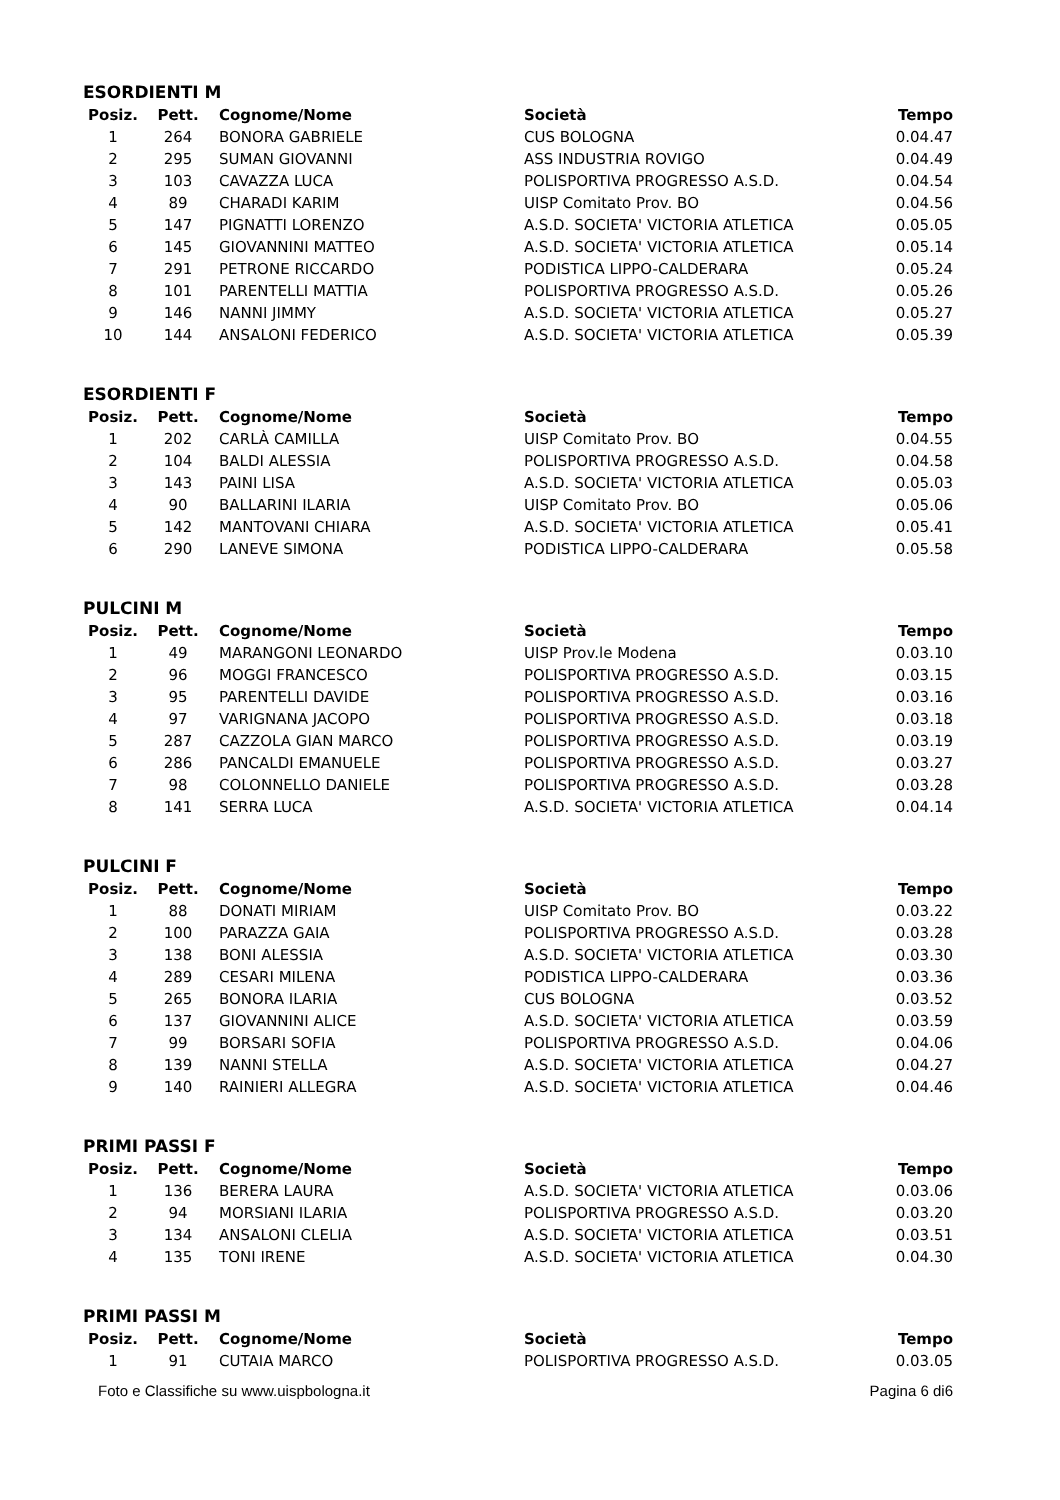ESORDIENTI M
| Posiz. | Pett. | Cognome/Nome | Società | Tempo |
| --- | --- | --- | --- | --- |
| 1 | 264 | BONORA GABRIELE | CUS BOLOGNA | 0.04.47 |
| 2 | 295 | SUMAN GIOVANNI | ASS INDUSTRIA ROVIGO | 0.04.49 |
| 3 | 103 | CAVAZZA LUCA | POLISPORTIVA PROGRESSO A.S.D. | 0.04.54 |
| 4 | 89 | CHARADI KARIM | UISP Comitato Prov. BO | 0.04.56 |
| 5 | 147 | PIGNATTI LORENZO | A.S.D. SOCIETA' VICTORIA ATLETICA | 0.05.05 |
| 6 | 145 | GIOVANNINI MATTEO | A.S.D. SOCIETA' VICTORIA ATLETICA | 0.05.14 |
| 7 | 291 | PETRONE RICCARDO | PODISTICA LIPPO-CALDERARA | 0.05.24 |
| 8 | 101 | PARENTELLI MATTIA | POLISPORTIVA PROGRESSO A.S.D. | 0.05.26 |
| 9 | 146 | NANNI JIMMY | A.S.D. SOCIETA' VICTORIA ATLETICA | 0.05.27 |
| 10 | 144 | ANSALONI FEDERICO | A.S.D. SOCIETA' VICTORIA ATLETICA | 0.05.39 |
ESORDIENTI F
| Posiz. | Pett. | Cognome/Nome | Società | Tempo |
| --- | --- | --- | --- | --- |
| 1 | 202 | CARLÀ CAMILLA | UISP Comitato Prov. BO | 0.04.55 |
| 2 | 104 | BALDI ALESSIA | POLISPORTIVA PROGRESSO A.S.D. | 0.04.58 |
| 3 | 143 | PAINI LISA | A.S.D. SOCIETA' VICTORIA ATLETICA | 0.05.03 |
| 4 | 90 | BALLARINI ILARIA | UISP Comitato Prov. BO | 0.05.06 |
| 5 | 142 | MANTOVANI CHIARA | A.S.D. SOCIETA' VICTORIA ATLETICA | 0.05.41 |
| 6 | 290 | LANEVE SIMONA | PODISTICA LIPPO-CALDERARA | 0.05.58 |
PULCINI M
| Posiz. | Pett. | Cognome/Nome | Società | Tempo |
| --- | --- | --- | --- | --- |
| 1 | 49 | MARANGONI LEONARDO | UISP Prov.le Modena | 0.03.10 |
| 2 | 96 | MOGGI FRANCESCO | POLISPORTIVA PROGRESSO A.S.D. | 0.03.15 |
| 3 | 95 | PARENTELLI DAVIDE | POLISPORTIVA PROGRESSO A.S.D. | 0.03.16 |
| 4 | 97 | VARIGNANA JACOPO | POLISPORTIVA PROGRESSO A.S.D. | 0.03.18 |
| 5 | 287 | CAZZOLA GIAN MARCO | POLISPORTIVA PROGRESSO A.S.D. | 0.03.19 |
| 6 | 286 | PANCALDI EMANUELE | POLISPORTIVA PROGRESSO A.S.D. | 0.03.27 |
| 7 | 98 | COLONNELLO DANIELE | POLISPORTIVA PROGRESSO A.S.D. | 0.03.28 |
| 8 | 141 | SERRA LUCA | A.S.D. SOCIETA' VICTORIA ATLETICA | 0.04.14 |
PULCINI F
| Posiz. | Pett. | Cognome/Nome | Società | Tempo |
| --- | --- | --- | --- | --- |
| 1 | 88 | DONATI MIRIAM | UISP Comitato Prov. BO | 0.03.22 |
| 2 | 100 | PARAZZA GAIA | POLISPORTIVA PROGRESSO A.S.D. | 0.03.28 |
| 3 | 138 | BONI ALESSIA | A.S.D. SOCIETA' VICTORIA ATLETICA | 0.03.30 |
| 4 | 289 | CESARI MILENA | PODISTICA LIPPO-CALDERARA | 0.03.36 |
| 5 | 265 | BONORA ILARIA | CUS BOLOGNA | 0.03.52 |
| 6 | 137 | GIOVANNINI ALICE | A.S.D. SOCIETA' VICTORIA ATLETICA | 0.03.59 |
| 7 | 99 | BORSARI SOFIA | POLISPORTIVA PROGRESSO A.S.D. | 0.04.06 |
| 8 | 139 | NANNI STELLA | A.S.D. SOCIETA' VICTORIA ATLETICA | 0.04.27 |
| 9 | 140 | RAINIERI ALLEGRA | A.S.D. SOCIETA' VICTORIA ATLETICA | 0.04.46 |
PRIMI PASSI F
| Posiz. | Pett. | Cognome/Nome | Società | Tempo |
| --- | --- | --- | --- | --- |
| 1 | 136 | BERERA LAURA | A.S.D. SOCIETA' VICTORIA ATLETICA | 0.03.06 |
| 2 | 94 | MORSIANI ILARIA | POLISPORTIVA PROGRESSO A.S.D. | 0.03.20 |
| 3 | 134 | ANSALONI CLELIA | A.S.D. SOCIETA' VICTORIA ATLETICA | 0.03.51 |
| 4 | 135 | TONI IRENE | A.S.D. SOCIETA' VICTORIA ATLETICA | 0.04.30 |
PRIMI PASSI M
| Posiz. | Pett. | Cognome/Nome | Società | Tempo |
| --- | --- | --- | --- | --- |
| 1 | 91 | CUTAIA MARCO | POLISPORTIVA PROGRESSO A.S.D. | 0.03.05 |
Foto e Classifiche su www.uispbologna.it Pagina 6 di6